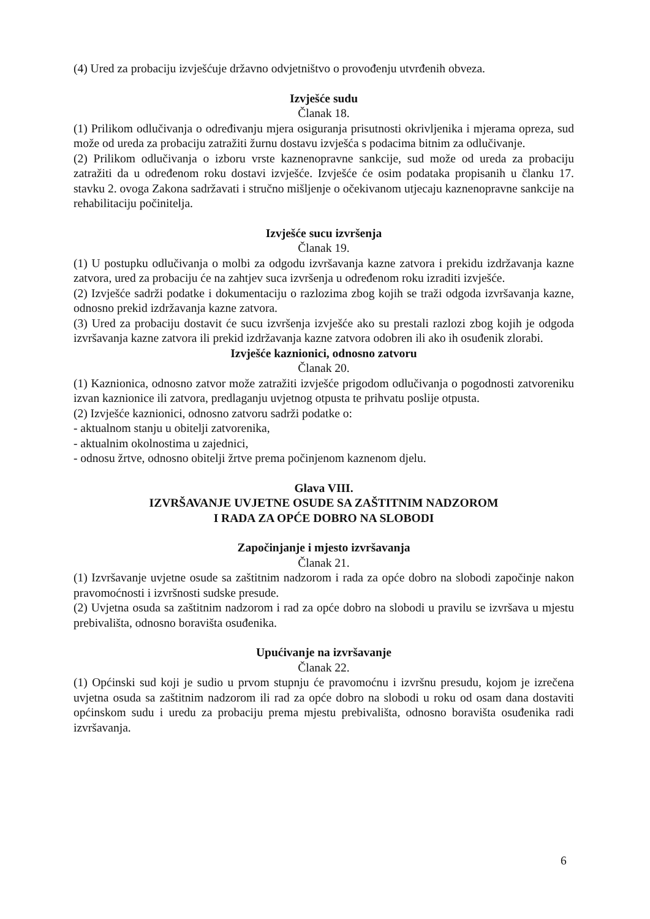(4) Ured za probaciju izvješćuje državno odvjetništvo o provođenju utvrđenih obveza.
Izvješće sudu
Članak 18.
(1) Prilikom odlučivanja o određivanju mjera osiguranja prisutnosti okrivljenika i mjerama opreza, sud može od ureda za probaciju zatražiti žurnu dostavu izvješća s podacima bitnim za odlučivanje.
(2) Prilikom odlučivanja o izboru vrste kaznenopravne sankcije, sud može od ureda za probaciju zatražiti da u određenom roku dostavi izvješće. Izvješće će osim podataka propisanih u članku 17. stavku 2. ovoga Zakona sadržavati i stručno mišljenje o očekivanom utjecaju kaznenopravne sankcije na rehabilitaciju počinitelja.
Izvješće sucu izvršenja
Članak 19.
(1) U postupku odlučivanja o molbi za odgodu izvršavanja kazne zatvora i prekidu izdržavanja kazne zatvora, ured za probaciju će na zahtjev suca izvršenja u određenom roku izraditi izvješće.
(2) Izvješće sadrži podatke i dokumentaciju o razlozima zbog kojih se traži odgoda izvršavanja kazne, odnosno prekid izdržavanja kazne zatvora.
(3) Ured za probaciju dostavit će sucu izvršenja izvješće ako su prestali razlozi zbog kojih je odgoda izvršavanja kazne zatvora ili prekid izdržavanja kazne zatvora odobren ili ako ih osuđenik zlorabi.
Izvješće kaznionici, odnosno zatvoru
Članak 20.
(1) Kaznionica, odnosno zatvor može zatražiti izvješće prigodom odlučivanja o pogodnosti zatvoreniku izvan kaznionice ili zatvora, predlaganju uvjetnog otpusta te prihvatu poslije otpusta.
(2) Izvješće kaznionici, odnosno zatvoru sadrži podatke o:
- aktualnom stanju u obitelji zatvorenika,
- aktualnim okolnostima u zajednici,
- odnosu žrtve, odnosno obitelji žrtve prema počinjenom kaznenom djelu.
Glava VIII.
IZVRŠAVANJE UVJETNE OSUDE SA ZAŠTITNIM NADZOROM
I RADA ZA OPĆE DOBRO NA SLOBODI
Započinjanje i mjesto izvršavanja
Članak 21.
(1) Izvršavanje uvjetne osude sa zaštitnim nadzorom i rada za opće dobro na slobodi započinje nakon pravomoćnosti i izvršnosti sudske presude.
(2) Uvjetna osuda sa zaštitnim nadzorom i rad za opće dobro na slobodi u pravilu se izvršava u mjestu prebivališta, odnosno boravišta osuđenika.
Upućivanje na izvršavanje
Članak 22.
(1) Općinski sud koji je sudio u prvom stupnju će pravomoćnu i izvršnu presudu, kojom je izrečena uvjetna osuda sa zaštitnim nadzorom ili rad za opće dobro na slobodi u roku od osam dana dostaviti općinskom sudu i uredu za probaciju prema mjestu prebivališta, odnosno boravišta osuđenika radi izvršavanja.
6